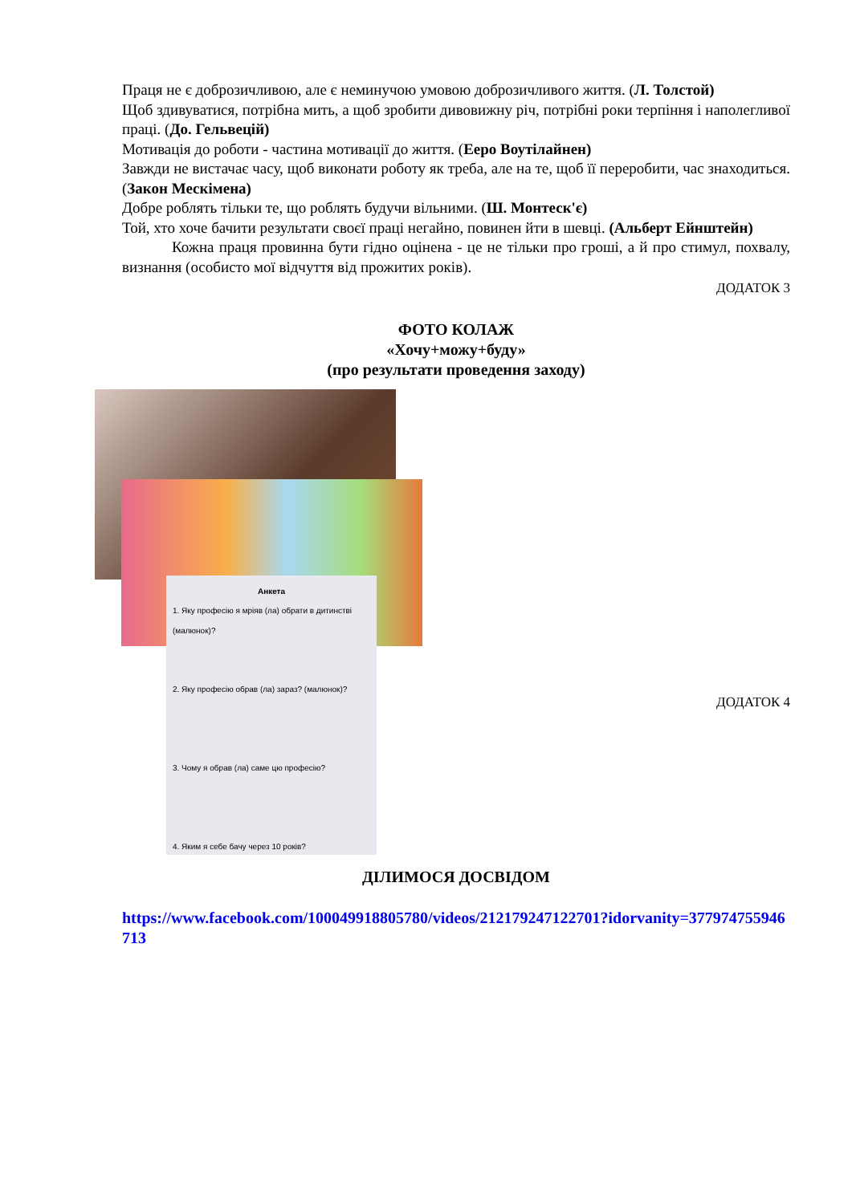Праця не є доброзичливою, але є неминучою умовою доброзичливого життя. (Л. Толстой)
Щоб здивуватися, потрібна мить, а щоб зробити дивовижну річ, потрібні роки терпіння і наполегливої праці. (До. Гельвецій)
Мотивація до роботи - частина мотивації до життя. (Ееро Воутілайнен)
Завжди не вистачає часу, щоб виконати роботу як треба, але на те, щоб її переробити, час знаходиться. (Закон Мескімена)
Добре роблять тільки те, що роблять будучи вільними. (Ш. Монтеск'є)
Той, хто хоче бачити результати своєї праці негайно, повинен йти в шевці. (Альберт Ейнштейн)
Кожна праця провинна бути гідно оцінена - це не тільки про гроші, а й про стимул, похвалу, визнання (особисто мої відчуття від прожитих років).
ДОДАТОК 3
ФОТО КОЛАЖ
«Хочу+можу+буду»
(про результати проведення заходу)
Анкета
1. Яку професію я мріяв (ла) обрати в дитинстві (малюнок)?
2. Яку професію обрав (ла) зараз? (малюнок)?
3. Чому я обрав (ла) саме цю професію?
4. Яким я себе бачу через 10 років?
ДОДАТОК 4
ДІЛИМОСЯ ДОСВІДОМ
https://www.facebook.com/100049918805780/videos/212179247122701?idorvanity=377974755946713